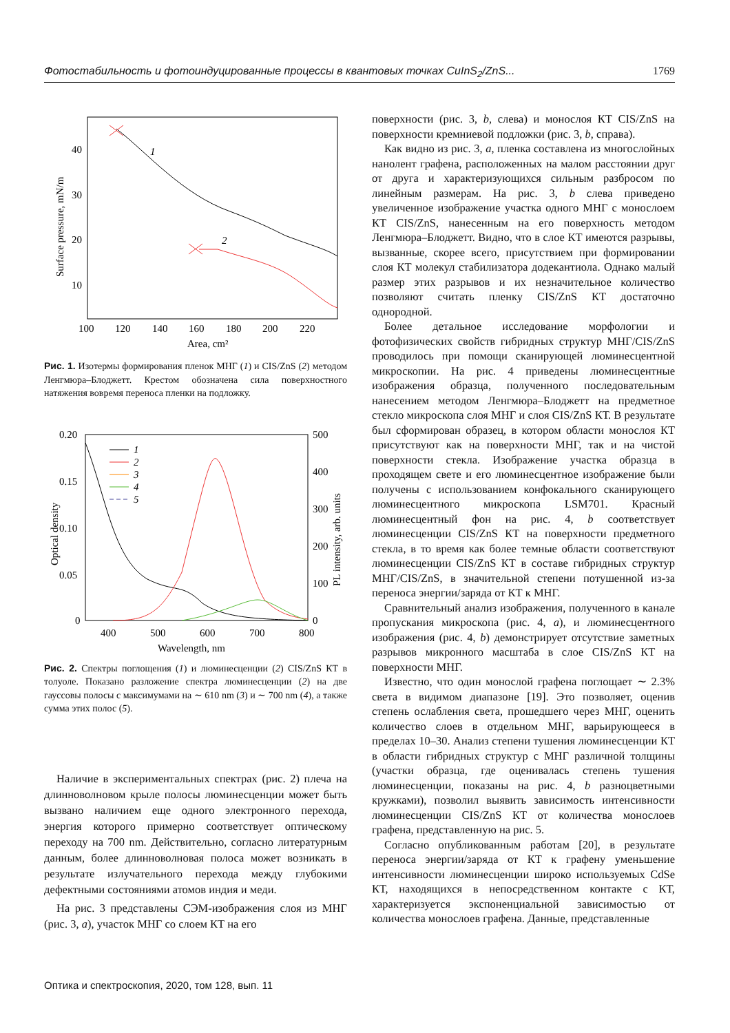Фотостабильность и фотоиндуцированные процессы в квантовых точках CuInS<sub>2</sub>/ZnS... 1769
40
30
20
10
100
120
140
160
180
200
220
Area, cm²
Surface pressure, mN/m
1
2
Рис. 1. Изотермы формирования пленок МНГ (1) и CIS/ZnS (2) методом Ленгмюра–Блоджетт. Крестом обозначена сила поверхностного натяжения вовремя переноса пленки на подложку.
0.20
0.15
0.10
0.05
0
500
400
300
200
100
0
400
500
600
700
800
Wavelength, nm
Optical density
PL intensity, arb. units
1
2
3
4
5
Рис. 2. Спектры поглощения (1) и люминесценции (2) CIS/ZnS КТ в толуоле. Показано разложение спектра люминесценции (2) на две гауссовы полосы с максимумами на ∼ 610 nm (3) и ∼ 700 nm (4), а также сумма этих полос (5).
Наличие в экспериментальных спектрах (рис. 2) плеча на длинноволновом крыле полосы люминесценции может быть вызвано наличием еще одного электронного перехода, энергия которого примерно соответствует оптическому переходу на 700 nm. Действительно, согласно литературным данным, более длинноволновая полоса может возникать в результате излучательного перехода между глубокими дефектными состояниями атомов индия и меди.
На рис. 3 представлены СЭМ-изображения слоя из МНГ (рис. 3, a), участок МНГ со слоем КТ на его
поверхности (рис. 3, b, слева) и монослоя КТ CIS/ZnS на поверхности кремниевой подложки (рис. 3, b, справа).
Как видно из рис. 3, a, пленка составлена из многослойных нанолент графена, расположенных на малом расстоянии друг от друга и характеризующихся сильным разбросом по линейным размерам. На рис. 3, b слева приведено увеличенное изображение участка одного МНГ с монослоем КТ CIS/ZnS, нанесенным на его поверхность методом Ленгмюра–Блоджетт. Видно, что в слое КТ имеются разрывы, вызванные, скорее всего, присутствием при формировании слоя КТ молекул стабилизатора додекантиола. Однако малый размер этих разрывов и их незначительное количество позволяют считать пленку CIS/ZnS КТ достаточно однородной.
Более детальное исследование морфологии и фотофизических свойств гибридных структур МНГ/CIS/ZnS проводилось при помощи сканирующей люминесцентной микроскопии. На рис. 4 приведены люминесцентные изображения образца, полученного последовательным нанесением методом Ленгмюра–Блоджетт на предметное стекло микроскопа слоя МНГ и слоя CIS/ZnS КТ. В результате был сформирован образец, в котором области монослоя КТ присутствуют как на поверхности МНГ, так и на чистой поверхности стекла. Изображение участка образца в проходящем свете и его люминесцентное изображение были получены с использованием конфокального сканирующего люминесцентного микроскопа LSM701. Красный люминесцентный фон на рис. 4, b соответствует люминесценции CIS/ZnS КТ на поверхности предметного стекла, в то время как более темные области соответствуют люминесценции CIS/ZnS КТ в составе гибридных структур МНГ/CIS/ZnS, в значительной степени потушенной из-за переноса энергии/заряда от КТ к МНГ.
Сравнительный анализ изображения, полученного в канале пропускания микроскопа (рис. 4, a), и люминесцентного изображения (рис. 4, b) демонстрирует отсутствие заметных разрывов микронного масштаба в слое CIS/ZnS КТ на поверхности МНГ.
Известно, что один монослой графена поглощает ∼ 2.3% света в видимом диапазоне [19]. Это позволяет, оценив степень ослабления света, прошедшего через МНГ, оценить количество слоев в отдельном МНГ, варьирующееся в пределах 10–30. Анализ степени тушения люминесценции КТ в области гибридных структур с МНГ различной толщины (участки образца, где оценивалась степень тушения люминесценции, показаны на рис. 4, b разноцветными кружками), позволил выявить зависимость интенсивности люминесценции CIS/ZnS КТ от количества монослоев графена, представленную на рис. 5.
Согласно опубликованным работам [20], в результате переноса энергии/заряда от КТ к графену уменьшение интенсивности люминесценции широко используемых CdSe КТ, находящихся в непосредственном контакте с КТ, характеризуется экспоненциальной зависимостью от количества монослоев графена. Данные, представленные
Оптика и спектроскопия, 2020, том 128, вып. 11